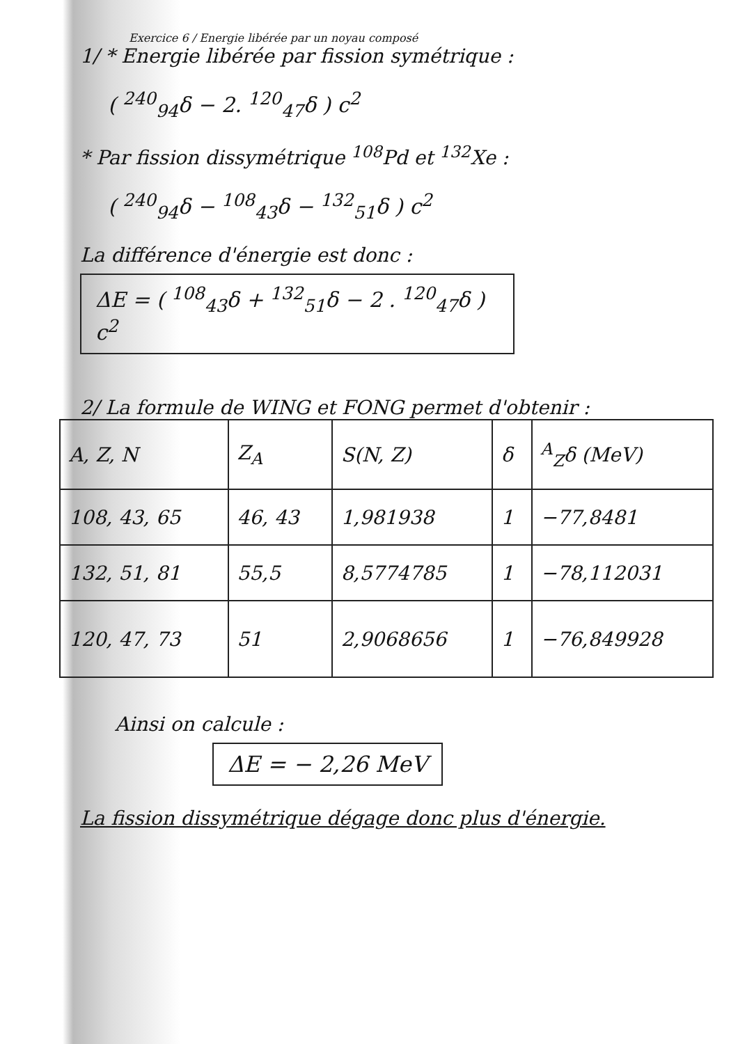Exercice 6 / Energie libérée par un noyau composé
1/ * Energie libérée par fission symétrique :
( <sup>240</sup><sub>94</sub>δ − 2. <sup>120</sup><sub>47</sub>δ ) c<sup>2</sup>
* Par fission dissymétrique <sup>108</sup>Pd et <sup>132</sup>Xe :
( <sup>240</sup><sub>94</sub>δ − <sup>108</sup><sub>43</sub>δ − <sup>132</sup><sub>51</sub>δ ) c<sup>2</sup>
La différence d'énergie est donc :
ΔE = ( <sup>108</sup><sub>43</sub>δ + <sup>132</sup><sub>51</sub>δ − 2 . <sup>120</sup><sub>47</sub>δ ) c<sup>2</sup>
2/ La formule de WING et FONG permet d'obtenir :
| A, Z, N | Z<sub>A</sub> | S(N, Z) | δ | <sup>A</sup><sub>Z</sub>δ (MeV) |
| --- | --- | --- | --- | --- |
| 108, 43, 65 | 46, 43 | 1,981938 | 1 | −77,8481 |
| 132, 51, 81 | 55,5 | 8,5774785 | 1 | −78,112031 |
| 120, 47, 73 | 51 | 2,9068656 | 1 | −76,849928 |
Ainsi on calcule :
ΔE = − 2,26 MeV
La fission dissymétrique dégage donc plus d'énergie.